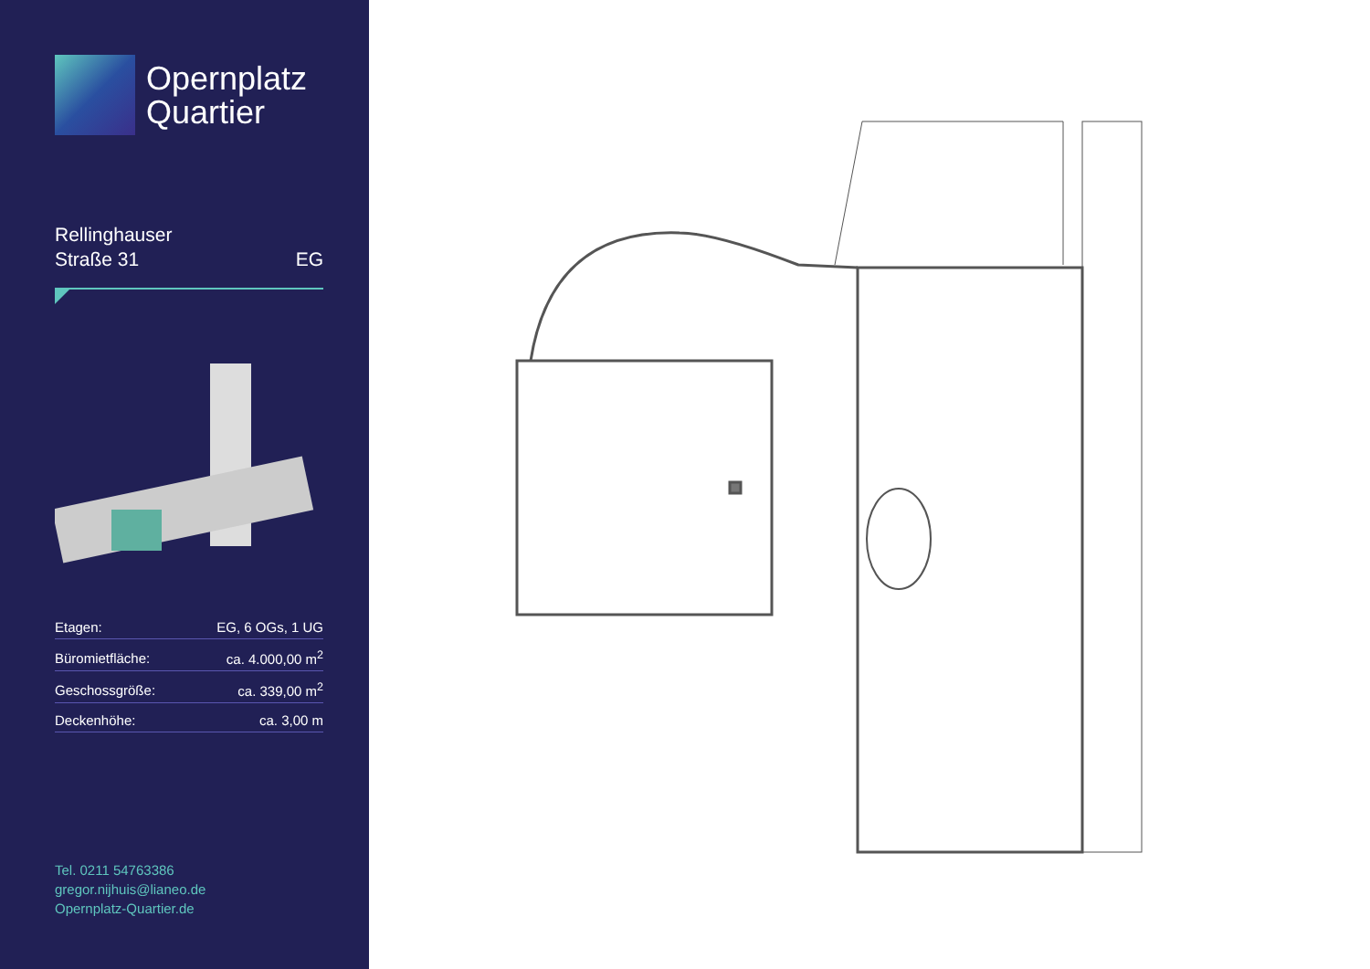Opernplatz
Quartier
Rellinghauser
Straße 31
EG
| Etagen: | EG, 6 OGs, 1 UG |
| Büromietfläche: | ca. 4.000,00 m<sup>2</sup> |
| Geschossgröße: | ca. 339,00 m<sup>2</sup> |
| Deckenhöhe: | ca. 3,00 m |
Tel. 0211 54763386
gregor.nijhuis@lianeo.de
Opernplatz-Quartier.de